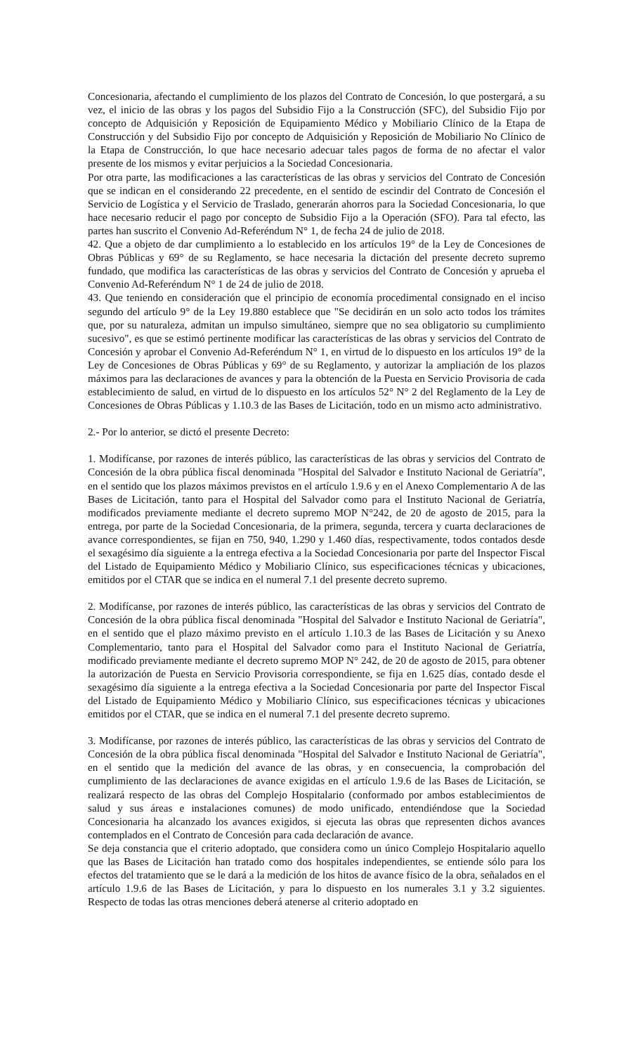Concesionaria, afectando el cumplimiento de los plazos del Contrato de Concesión, lo que postergará, a su vez, el inicio de las obras y los pagos del Subsidio Fijo a la Construcción (SFC), del Subsidio Fijo por concepto de Adquisición y Reposición de Equipamiento Médico y Mobiliario Clínico de la Etapa de Construcción y del Subsidio Fijo por concepto de Adquisición y Reposición de Mobiliario No Clínico de la Etapa de Construcción, lo que hace necesario adecuar tales pagos de forma de no afectar el valor presente de los mismos y evitar perjuicios a la Sociedad Concesionaria.
Por otra parte, las modificaciones a las características de las obras y servicios del Contrato de Concesión que se indican en el considerando 22 precedente, en el sentido de escindir del Contrato de Concesión el Servicio de Logística y el Servicio de Traslado, generarán ahorros para la Sociedad Concesionaria, lo que hace necesario reducir el pago por concepto de Subsidio Fijo a la Operación (SFO). Para tal efecto, las partes han suscrito el Convenio Ad-Referéndum N° 1, de fecha 24 de julio de 2018.
42. Que a objeto de dar cumplimiento a lo establecido en los artículos 19° de la Ley de Concesiones de Obras Públicas y 69° de su Reglamento, se hace necesaria la dictación del presente decreto supremo fundado, que modifica las características de las obras y servicios del Contrato de Concesión y aprueba el Convenio Ad-Referéndum N° 1 de 24 de julio de 2018.
43. Que teniendo en consideración que el principio de economía procedimental consignado en el inciso segundo del artículo 9° de la Ley 19.880 establece que "Se decidirán en un solo acto todos los trámites que, por su naturaleza, admitan un impulso simultáneo, siempre que no sea obligatorio su cumplimiento sucesivo", es que se estimó pertinente modificar las características de las obras y servicios del Contrato de Concesión y aprobar el Convenio Ad-Referéndum N° 1, en virtud de lo dispuesto en los artículos 19° de la Ley de Concesiones de Obras Públicas y 69° de su Reglamento, y autorizar la ampliación de los plazos máximos para las declaraciones de avances y para la obtención de la Puesta en Servicio Provisoria de cada establecimiento de salud, en virtud de lo dispuesto en los artículos 52° N° 2 del Reglamento de la Ley de Concesiones de Obras Públicas y 1.10.3 de las Bases de Licitación, todo en un mismo acto administrativo.
2.- Por lo anterior, se dictó el presente Decreto:
1. Modifícanse, por razones de interés público, las características de las obras y servicios del Contrato de Concesión de la obra pública fiscal denominada "Hospital del Salvador e Instituto Nacional de Geriatría", en el sentido que los plazos máximos previstos en el artículo 1.9.6 y en el Anexo Complementario A de las Bases de Licitación, tanto para el Hospital del Salvador como para el Instituto Nacional de Geriatría, modificados previamente mediante el decreto supremo MOP N°242, de 20 de agosto de 2015, para la entrega, por parte de la Sociedad Concesionaria, de la primera, segunda, tercera y cuarta declaraciones de avance correspondientes, se fijan en 750, 940, 1.290 y 1.460 días, respectivamente, todos contados desde el sexagésimo día siguiente a la entrega efectiva a la Sociedad Concesionaria por parte del Inspector Fiscal del Listado de Equipamiento Médico y Mobiliario Clínico, sus especificaciones técnicas y ubicaciones, emitidos por el CTAR que se indica en el numeral 7.1 del presente decreto supremo.
2. Modifícanse, por razones de interés público, las características de las obras y servicios del Contrato de Concesión de la obra pública fiscal denominada "Hospital del Salvador e Instituto Nacional de Geriatría", en el sentido que el plazo máximo previsto en el artículo 1.10.3 de las Bases de Licitación y su Anexo Complementario, tanto para el Hospital del Salvador como para el Instituto Nacional de Geriatría, modificado previamente mediante el decreto supremo MOP N° 242, de 20 de agosto de 2015, para obtener la autorización de Puesta en Servicio Provisoria correspondiente, se fija en 1.625 días, contado desde el sexagésimo día siguiente a la entrega efectiva a la Sociedad Concesionaria por parte del Inspector Fiscal del Listado de Equipamiento Médico y Mobiliario Clínico, sus especificaciones técnicas y ubicaciones emitidos por el CTAR, que se indica en el numeral 7.1 del presente decreto supremo.
3. Modifícanse, por razones de interés público, las características de las obras y servicios del Contrato de Concesión de la obra pública fiscal denominada "Hospital del Salvador e Instituto Nacional de Geriatría", en el sentido que la medición del avance de las obras, y en consecuencia, la comprobación del cumplimiento de las declaraciones de avance exigidas en el artículo 1.9.6 de las Bases de Licitación, se realizará respecto de las obras del Complejo Hospitalario (conformado por ambos establecimientos de salud y sus áreas e instalaciones comunes) de modo unificado, entendiéndose que la Sociedad Concesionaria ha alcanzado los avances exigidos, si ejecuta las obras que representen dichos avances contemplados en el Contrato de Concesión para cada declaración de avance.
Se deja constancia que el criterio adoptado, que considera como un único Complejo Hospitalario aquello que las Bases de Licitación han tratado como dos hospitales independientes, se entiende sólo para los efectos del tratamiento que se le dará a la medición de los hitos de avance físico de la obra, señalados en el artículo 1.9.6 de las Bases de Licitación, y para lo dispuesto en los numerales 3.1 y 3.2 siguientes. Respecto de todas las otras menciones deberá atenerse al criterio adoptado en